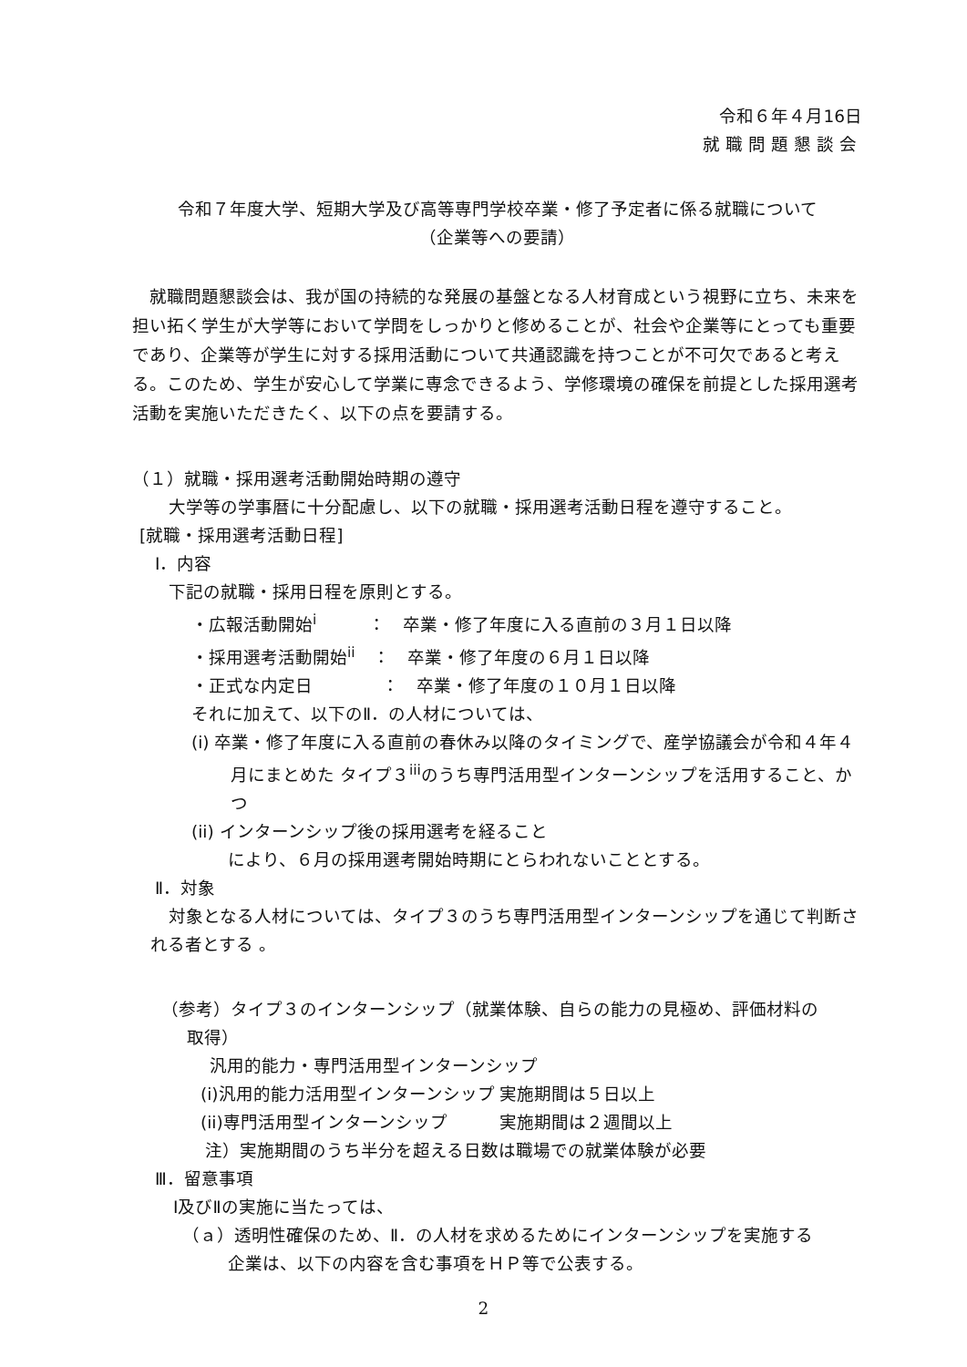令和６年４月16日
就職問題懇談会
令和７年度大学、短期大学及び高等専門学校卒業・修了予定者に係る就職について
（企業等への要請）
就職問題懇談会は、我が国の持続的な発展の基盤となる人材育成という視野に立ち、未来を担い拓く学生が大学等において学問をしっかりと修めることが、社会や企業等にとっても重要であり、企業等が学生に対する採用活動について共通認識を持つことが不可欠であると考える。このため、学生が安心して学業に専念できるよう、学修環境の確保を前提とした採用選考活動を実施いただきたく、以下の点を要請する。
（１）就職・採用選考活動開始時期の遵守
大学等の学事暦に十分配慮し、以下の就職・採用選考活動日程を遵守すること。
[就職・採用選考活動日程]
Ⅰ．内容
下記の就職・採用日程を原則とする。
・広報活動開始<sup>i</sup>　　　：　卒業・修了年度に入る直前の３月１日以降
・採用選考活動開始<sup>ii</sup>　：　卒業・修了年度の６月１日以降
・正式な内定日　　　　：　卒業・修了年度の１０月１日以降
それに加えて、以下のⅡ．の人材については、
(i) 卒業・修了年度に入る直前の春休み以降のタイミングで、産学協議会が令和４年４月にまとめた タイプ３<sup>iii</sup>のうち専門活用型インターンシップを活用すること、かつ
(ii) インターンシップ後の採用選考を経ること
により、６月の採用選考開始時期にとらわれないこととする。
Ⅱ．対象
対象となる人材については、タイプ３のうち専門活用型インターンシップを通じて判断される者とする 。
（参考）タイプ３のインターンシップ（就業体験、自らの能力の見極め、評価材料の取得）
汎用的能力・専門活用型インターンシップ
(i)汎用的能力活用型インターンシップ 実施期間は５日以上
(ii)専門活用型インターンシップ　　　実施期間は２週間以上
注）実施期間のうち半分を超える日数は職場での就業体験が必要
Ⅲ．留意事項
Ⅰ及びⅡの実施に当たっては、
（ａ）透明性確保のため、Ⅱ．の人材を求めるためにインターンシップを実施する企業は、以下の内容を含む事項をＨＰ等で公表する。
2